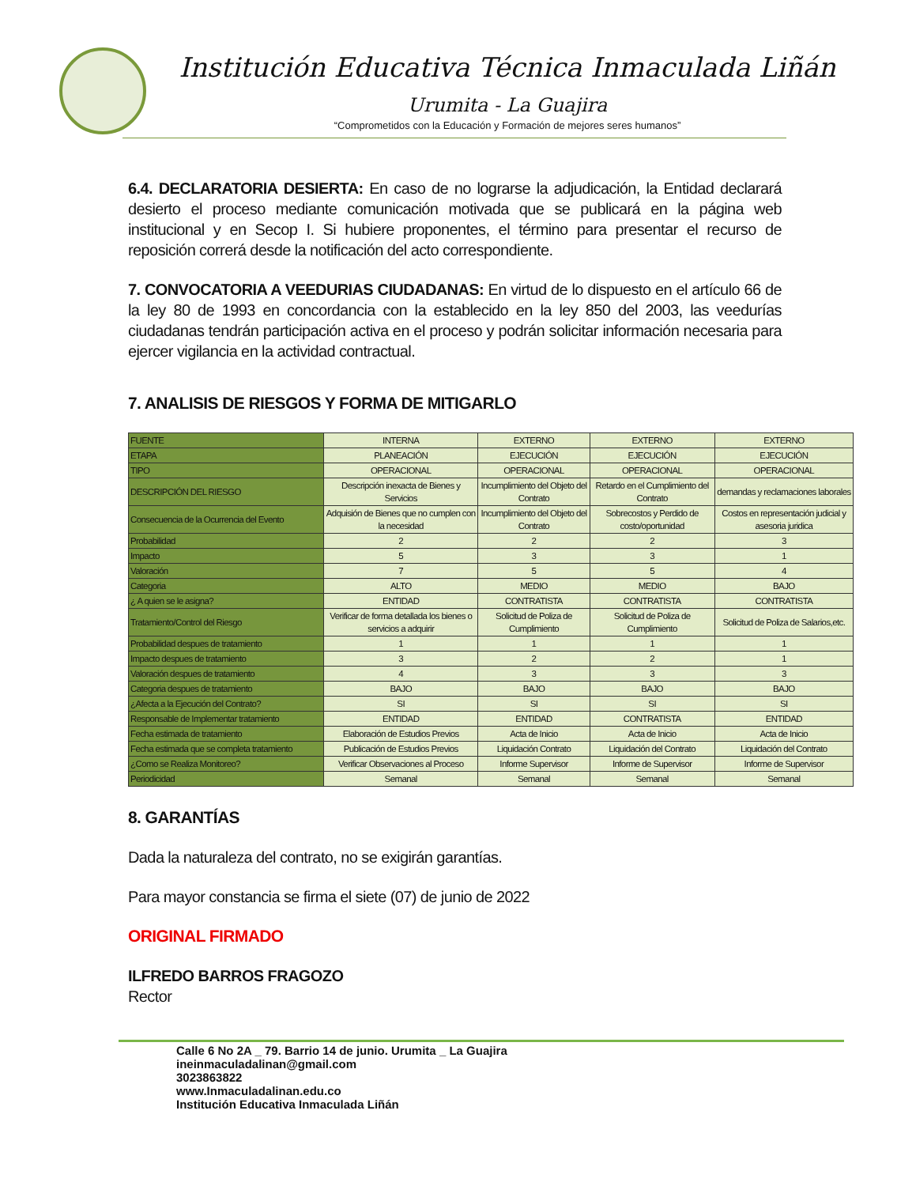Institución Educativa Técnica Inmaculada Liñán
Urumita - La Guajira
“Comprometidos con la Educación y Formación de mejores seres humanos”
6.4. DECLARATORIA DESIERTA: En caso de no lograrse la adjudicación, la Entidad declarará desierto el proceso mediante comunicación motivada que se publicará en la página web institucional y en Secop I. Si hubiere proponentes, el término para presentar el recurso de reposición correrá desde la notificación del acto correspondiente.
7. CONVOCATORIA A VEEDURIAS CIUDADANAS: En virtud de lo dispuesto en el artículo 66 de la ley 80 de 1993 en concordancia con la establecido en la ley 850 del 2003, las veedurías ciudadanas tendrán participación activa en el proceso y podrán solicitar información necesaria para ejercer vigilancia en la actividad contractual.
7. ANALISIS DE RIESGOS Y FORMA DE MITIGARLO
| FUENTE | INTERNA | EXTERNO | EXTERNO | EXTERNO |
| ETAPA | PLANEACIÓN | EJECUCIÓN | EJECUCIÓN | EJECUCIÓN |
| TIPO | OPERACIONAL | OPERACIONAL | OPERACIONAL | OPERACIONAL |
| DESCRIPCIÓN DEL RIESGO | Descripción inexacta de Bienes y Servicios | Incumplimiento del Objeto del Contrato | Retardo en el Cumplimiento del Contrato | demandas y reclamaciones laborales |
| Consecuencia de la Ocurrencia del Evento | Adquisión de Bienes que no cumplen con la necesidad | Incumplimiento del Objeto del Contrato | Sobrecostos y Perdido de costo/oportunidad | Costos en representación judicial y asesoria juridica |
| Probabilidad | 2 | 2 | 2 | 3 |
| Impacto | 5 | 3 | 3 | 1 |
| Valoración | 7 | 5 | 5 | 4 |
| Categoria | ALTO | MEDIO | MEDIO | BAJO |
| ¿ A quien se le asigna? | ENTIDAD | CONTRATISTA | CONTRATISTA | CONTRATISTA |
| Tratamiento/Control del Riesgo | Verificar de forma detallada los bienes o servicios a adquirir | Solicitud de Poliza de Cumplimiento | Solicitud de Poliza de Cumplimiento | Solicitud de Poliza de Salarios,etc. |
| Probabilidad despues de tratamiento | 1 | 1 | 1 | 1 |
| Impacto despues de tratamiento | 3 | 2 | 2 | 1 |
| Valoración despues de tratamiento | 4 | 3 | 3 | 3 |
| Categoria despues de tratamiento | BAJO | BAJO | BAJO | BAJO |
| ¿Afecta a la Ejecución del Contrato? | SI | SI | SI | SI |
| Responsable de Implementar tratamiento | ENTIDAD | ENTIDAD | CONTRATISTA | ENTIDAD |
| Fecha estimada de tratamiento | Elaboración de Estudios Previos | Acta de Inicio | Acta de Inicio | Acta de Inicio |
| Fecha estimada que se completa tratamiento | Publicación de Estudios Previos | Liquidación Contrato | Liquidación del Contrato | Liquidación del Contrato |
| ¿Como se Realiza Monitoreo? | Verificar Observaciones al Proceso | Informe Supervisor | Informe de Supervisor | Informe de Supervisor |
| Periodicidad | Semanal | Semanal | Semanal | Semanal |
8. GARANTÍAS
Dada la naturaleza del contrato, no se exigirán garantías.
Para mayor constancia se firma el siete (07) de junio de 2022
ORIGINAL FIRMADO
ILFREDO BARROS FRAGOZO
Rector
Calle 6 No 2A _ 79. Barrio 14 de junio. Urumita _ La Guajira
ineinmaculadalinan@gmail.com
3023863822
www.Inmaculadalinan.edu.co
Institución Educativa Inmaculada Liñán